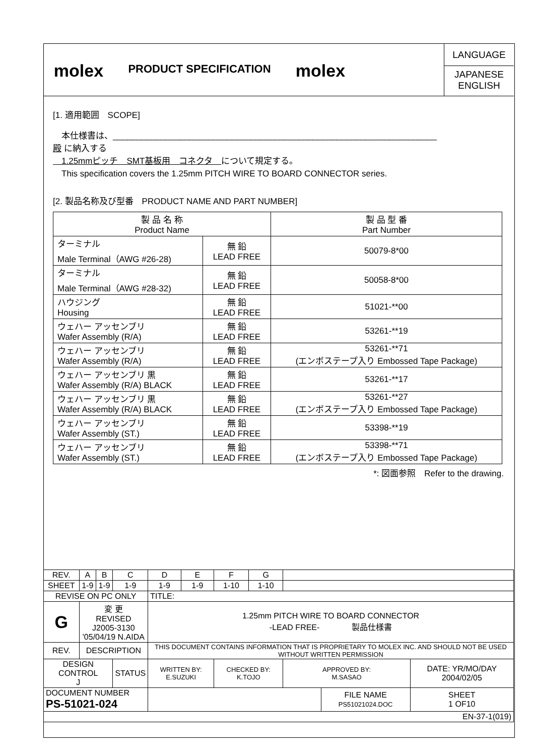molex
PRODUCT SPECIFICATION
molex
LANGUAGE
JAPANESE
ENGLISH
[1. 適用範囲　SCOPE]
　本仕様書は、____________________________________________________________________
殿 に納入する
　1.25mmピッチ　SMT基板用　コネクタ　について規定する。
　This specification covers the 1.25mm PITCH WIRE TO BOARD CONNECTOR series.
[2. 製品名称及び型番　PRODUCT NAME AND PART NUMBER]
| 製 品 名 称 Product Name | | 製 品 型 番 Part Number |
| ターミナル Male Terminal（AWG #26-28) | 無 鉛 LEAD FREE | 50079-8*00 |
| ターミナル Male Terminal（AWG #28-32) | 無 鉛 LEAD FREE | 50058-8*00 |
| ハウジング Housing | 無 鉛 LEAD FREE | 51021-**00 |
| ウェハー アッセンブリ Wafer Assembly (R/A) | 無 鉛 LEAD FREE | 53261-**19 |
| ウェハー アッセンブリ Wafer Assembly (R/A) | 無 鉛 LEAD FREE | 53261-**71 (エンボステープ入り Embossed Tape Package) |
| ウェハー アッセンブリ 黒 Wafer Assembly (R/A) BLACK | 無 鉛 LEAD FREE | 53261-**17 |
| ウェハー アッセンブリ 黒 Wafer Assembly (R/A) BLACK | 無 鉛 LEAD FREE | 53261-**27 (エンボステープ入り Embossed Tape Package) |
| ウェハー アッセンブリ Wafer Assembly (ST.) | 無 鉛 LEAD FREE | 53398-**19 |
| ウェハー アッセンブリ Wafer Assembly (ST.) | 無 鉛 LEAD FREE | 53398-**71 (エンボステープ入り Embossed Tape Package) |
*: 図面参照　Refer to the drawing.
| REV. | A | B | C | D | E | F | G | | | | |
| SHEET | 1-9 | 1-9 | 1-9 | 1-9 | 1-9 | 1-10 | 1-10 | | | | |
| REVISE ON PC ONLY | | | | TITLE: | | | | | | | |
| G | 変 更 REVISED J2005-3130 '05/04/19 N.AIDA | | | 1.25mm PITCH WIRE TO BOARD CONNECTOR -LEAD FREE- 製品仕様書 | | | | | | | |
| REV. | DESCRIPTION | | | THIS DOCUMENT CONTAINS INFORMATION THAT IS PROPRIETARY TO MOLEX INC. AND SHOULD NOT BE USED WITHOUT WRITTEN PERMISSION | | | | | | | |
| DESIGN CONTROL J | | | STATUS | WRITTEN BY: E.SUZUKI | | CHECKED BY: K.TOJO | | APPROVED BY: M.SASAO | | DATE: YR/MO/DAY 2004/02/05 | |
| DOCUMENT NUMBER PS-51021-024 | | | | | | | | | FILE NAME PS51021024.DOC | | SHEET 1 OF10 |
| EN-37-1(019) | | | | | | | | | | | |